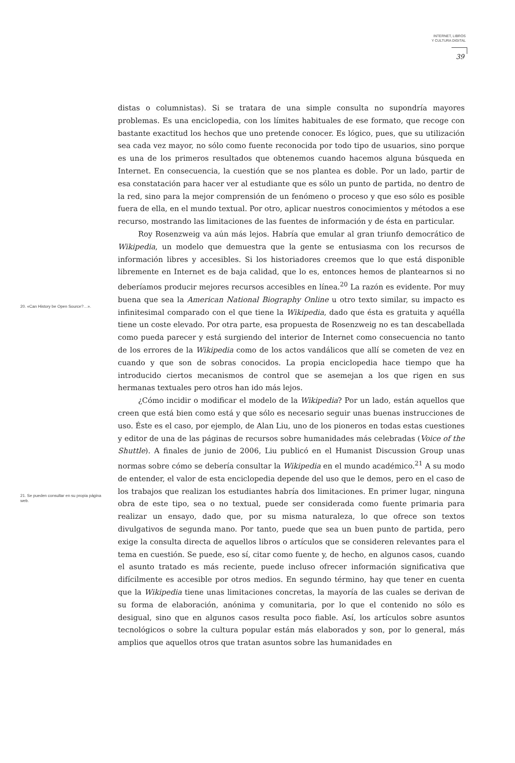INTERNET, LIBROS
Y CULTURA DIGITAL
39
20. «Can History be Open Source?…».
21. Se pueden consultar en su propia página web.
distas o columnistas). Si se tratara de una simple consulta no supondría mayores problemas. Es una enciclopedia, con los límites habituales de ese formato, que recoge con bastante exactitud los hechos que uno pretende conocer. Es lógico, pues, que su utilización sea cada vez mayor, no sólo como fuente reconocida por todo tipo de usuarios, sino porque es una de los primeros resultados que obtenemos cuando hacemos alguna búsqueda en Internet. En consecuencia, la cuestión que se nos plantea es doble. Por un lado, partir de esa constatación para hacer ver al estudiante que es sólo un punto de partida, no dentro de la red, sino para la mejor comprensión de un fenómeno o proceso y que eso sólo es posible fuera de ella, en el mundo textual. Por otro, aplicar nuestros conocimientos y métodos a ese recurso, mostrando las limitaciones de las fuentes de información y de ésta en particular.
Roy Rosenzweig va aún más lejos. Habría que emular al gran triunfo democrático de Wikipedia, un modelo que demuestra que la gente se entusiasma con los recursos de información libres y accesibles. Si los historiadores creemos que lo que está disponible libremente en Internet es de baja calidad, que lo es, entonces hemos de plantearnos si no deberíamos producir mejores recursos accesibles en línea.<sup>20</sup> La razón es evidente. Por muy buena que sea la American National Biography Online u otro texto similar, su impacto es infinitesimal comparado con el que tiene la Wikipedia, dado que ésta es gratuita y aquélla tiene un coste elevado. Por otra parte, esa propuesta de Rosenzweig no es tan descabellada como pueda parecer y está surgiendo del interior de Internet como consecuencia no tanto de los errores de la Wikipedia como de los actos vandálicos que allí se cometen de vez en cuando y que son de sobras conocidos. La propia enciclopedia hace tiempo que ha introducido ciertos mecanismos de control que se asemejan a los que rigen en sus hermanas textuales pero otros han ido más lejos.
¿Cómo incidir o modificar el modelo de la Wikipedia? Por un lado, están aquellos que creen que está bien como está y que sólo es necesario seguir unas buenas instrucciones de uso. Éste es el caso, por ejemplo, de Alan Liu, uno de los pioneros en todas estas cuestiones y editor de una de las páginas de recursos sobre humanidades más celebradas (Voice of the Shuttle). A finales de junio de 2006, Liu publicó en el Humanist Discussion Group unas normas sobre cómo se debería consultar la Wikipedia en el mundo académico.<sup>21</sup> A su modo de entender, el valor de esta enciclopedia depende del uso que le demos, pero en el caso de los trabajos que realizan los estudiantes habría dos limitaciones. En primer lugar, ninguna obra de este tipo, sea o no textual, puede ser considerada como fuente primaria para realizar un ensayo, dado que, por su misma naturaleza, lo que ofrece son textos divulgativos de segunda mano. Por tanto, puede que sea un buen punto de partida, pero exige la consulta directa de aquellos libros o artículos que se consideren relevantes para el tema en cuestión. Se puede, eso sí, citar como fuente y, de hecho, en algunos casos, cuando el asunto tratado es más reciente, puede incluso ofrecer información significativa que difícilmente es accesible por otros medios. En segundo término, hay que tener en cuenta que la Wikipedia tiene unas limitaciones concretas, la mayoría de las cuales se derivan de su forma de elaboración, anónima y comunitaria, por lo que el contenido no sólo es desigual, sino que en algunos casos resulta poco fiable. Así, los artículos sobre asuntos tecnológicos o sobre la cultura popular están más elaborados y son, por lo general, más amplios que aquellos otros que tratan asuntos sobre las humanidades en